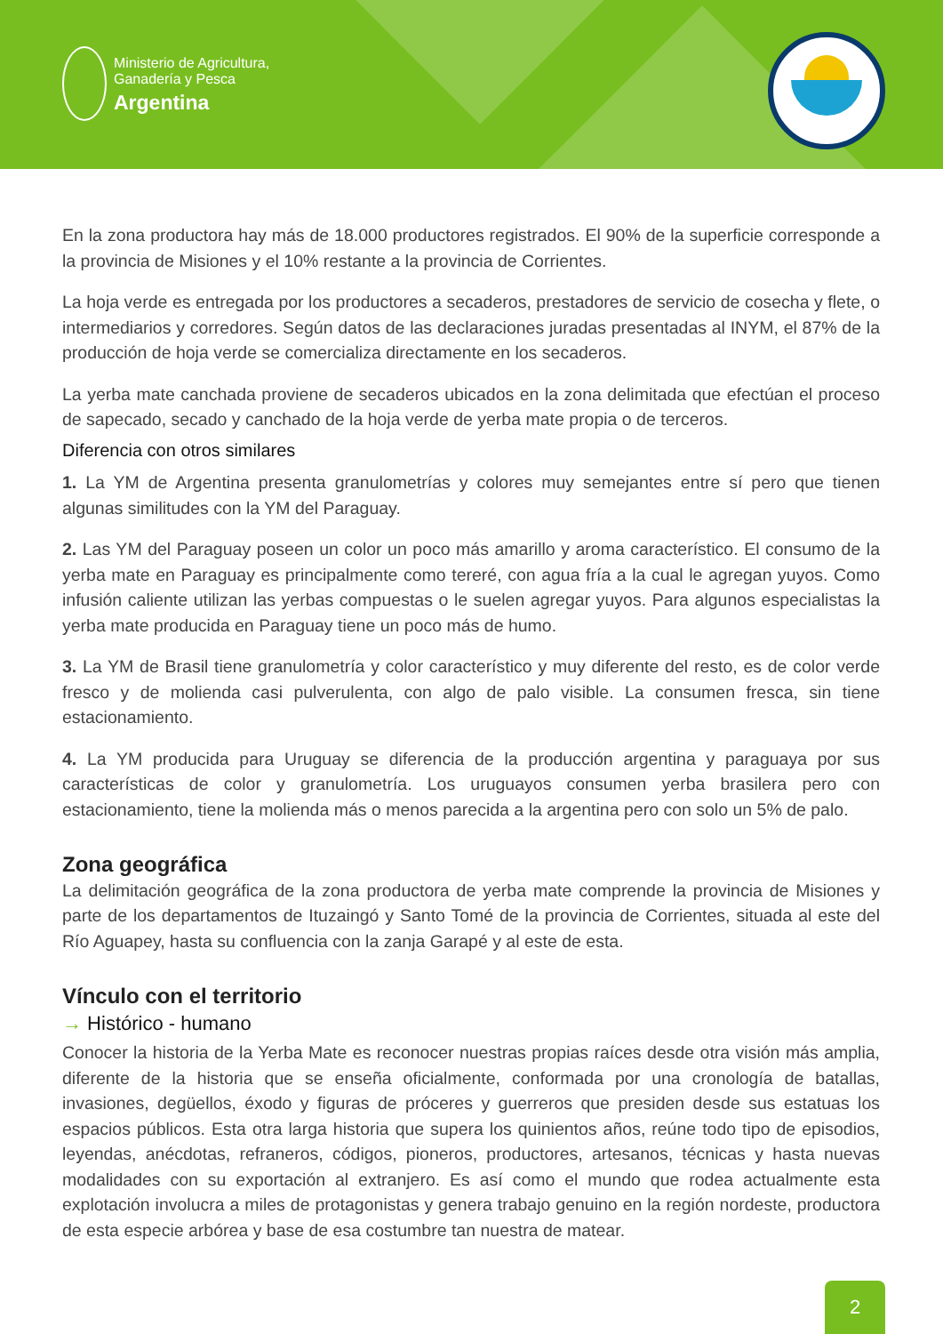Ministerio de Agricultura,
Ganadería y Pesca
Argentina
En la zona productora hay más de 18.000 productores registrados. El 90% de la superficie corresponde a la provincia de Misiones y el 10% restante a la provincia de Corrientes.
La hoja verde es entregada por los productores a secaderos, prestadores de servicio de cosecha y flete, o intermediarios y corredores. Según datos de las declaraciones juradas presentadas al INYM, el 87% de la producción de hoja verde se comercializa directamente en los secaderos.
La yerba mate canchada proviene de secaderos ubicados en la zona delimitada que efectúan el proceso de sapecado, secado y canchado de la hoja verde de yerba mate propia o de terceros.
Diferencia con otros similares
1. La YM de Argentina presenta granulometrías y colores muy semejantes entre sí pero que tienen algunas similitudes con la YM del Paraguay.
2. Las YM del Paraguay poseen un color un poco más amarillo y aroma característico. El consumo de la yerba mate en Paraguay es principalmente como tereré, con agua fría a la cual le agregan yuyos. Como infusión caliente utilizan las yerbas compuestas o le suelen agregar yuyos. Para algunos especialistas la yerba mate producida en Paraguay tiene un poco más de humo.
3. La YM de Brasil tiene granulometría y color característico y muy diferente del resto, es de color verde fresco y de molienda casi pulverulenta, con algo de palo visible. La consumen fresca, sin tiene estacionamiento.
4. La YM producida para Uruguay se diferencia de la producción argentina y paraguaya por sus características de color y granulometría. Los uruguayos consumen yerba brasilera pero con estacionamiento, tiene la molienda más o menos parecida a la argentina pero con solo un 5% de palo.
Zona geográfica
La delimitación geográfica de la zona productora de yerba mate comprende la provincia de Misiones y parte de los departamentos de Ituzaingó y Santo Tomé de la provincia de Corrientes, situada al este del Río Aguapey, hasta su confluencia con la zanja Garapé y al este de esta.
Vínculo con el territorio
→ Histórico - humano
Conocer la historia de la Yerba Mate es reconocer nuestras propias raíces desde otra visión más amplia, diferente de la historia que se enseña oficialmente, conformada por una cronología de batallas, invasiones, degüellos, éxodo y figuras de próceres y guerreros que presiden desde sus estatuas los espacios públicos. Esta otra larga historia que supera los quinientos años, reúne todo tipo de episodios, leyendas, anécdotas, refraneros, códigos, pioneros, productores, artesanos, técnicas y hasta nuevas modalidades con su exportación al extranjero. Es así como el mundo que rodea actualmente esta explotación involucra a miles de protagonistas y genera trabajo genuino en la región nordeste, productora de esta especie arbórea y base de esa costumbre tan nuestra de matear.
2